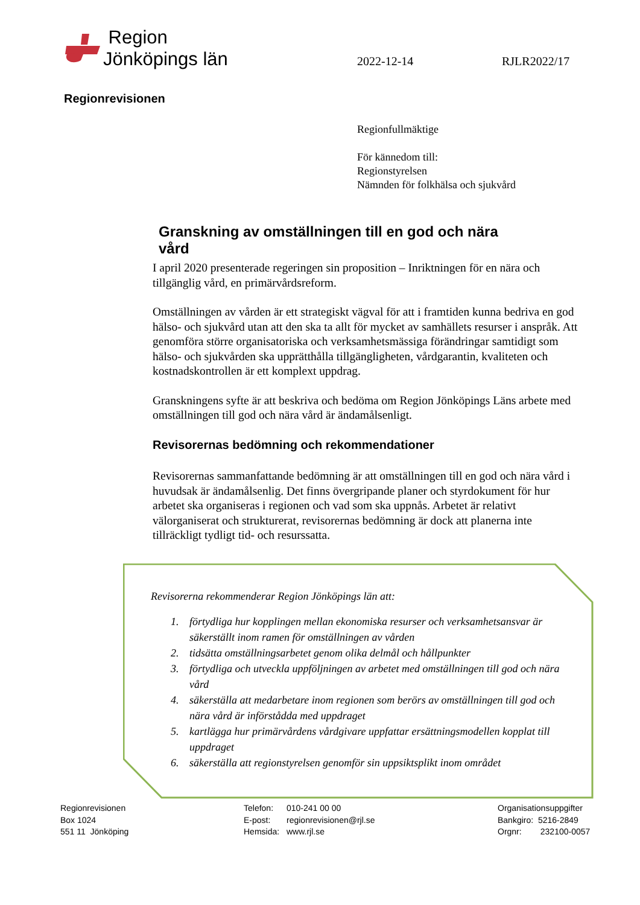Region
Jönköpings län
2022-12-14 RJLR2022/17
Regionrevisionen
Regionfullmäktige
För kännedom till:
Regionstyrelsen
Nämnden för folkhälsa och sjukvård
Granskning av omställningen till en god och nära vård
I april 2020 presenterade regeringen sin proposition – Inriktningen för en nära och tillgänglig vård, en primärvårdsreform.
Omställningen av vården är ett strategiskt vägval för att i framtiden kunna bedriva en god hälso- och sjukvård utan att den ska ta allt för mycket av samhällets resurser i anspråk. Att genomföra större organisatoriska och verksamhetsmässiga förändringar samtidigt som hälso- och sjukvården ska upprätthålla tillgängligheten, vårdgarantin, kvaliteten och kostnadskontrollen är ett komplext uppdrag.
Granskningens syfte är att beskriva och bedöma om Region Jönköpings Läns arbete med omställningen till god och nära vård är ändamålsenligt.
Revisorernas bedömning och rekommendationer
Revisorernas sammanfattande bedömning är att omställningen till en god och nära vård i huvudsak är ändamålsenlig. Det finns övergripande planer och styrdokument för hur arbetet ska organiseras i regionen och vad som ska uppnås. Arbetet är relativt välorganiserat och strukturerat, revisorernas bedömning är dock att planerna inte tillräckligt tydligt tid- och resurssatta.
Revisorerna rekommenderar Region Jönköpings län att:
1. förtydliga hur kopplingen mellan ekonomiska resurser och verksamhetsansvar är säkerställt inom ramen för omställningen av vården
2. tidsätta omställningsarbetet genom olika delmål och hållpunkter
3. förtydliga och utveckla uppföljningen av arbetet med omställningen till god och nära vård
4. säkerställa att medarbetare inom regionen som berörs av omställningen till god och nära vård är införstådda med uppdraget
5. kartlägga hur primärvårdens vårdgivare uppfattar ersättningsmodellen kopplat till uppdraget
6. säkerställa att regionstyrelsen genomför sin uppsiktsplikt inom området
Regionrevisionen
Box 1024
551 11 Jönköping
Telefon:
E-post:
Hemsida:
010-241 00 00
regionrevisionen@rjl.se
www.rjl.se
Organisationsuppgifter
Bankgiro: 5216-2849
Orgnr: 232100-0057